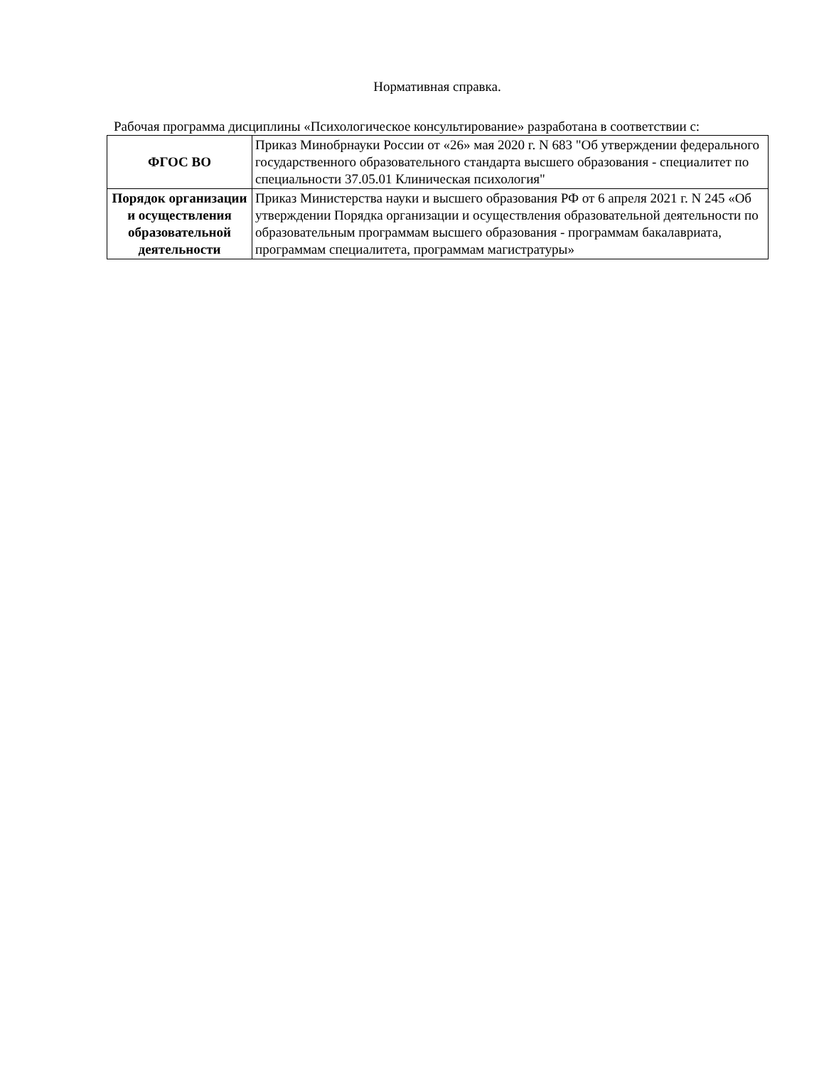Нормативная справка.
Рабочая программа дисциплины «Психологическое консультирование» разработана в соответствии с:
| ФГОС ВО | Приказ Минобрнауки России от «26» мая 2020 г. N 683 "Об утверждении федерального государственного образовательного стандарта высшего образования - специалитет по специальности 37.05.01 Клиническая психология" |
| Порядок организации и осуществления образовательной деятельности | Приказ Министерства науки и высшего образования РФ от 6 апреля 2021 г. N 245 «Об утверждении Порядка организации и осуществления образовательной деятельности по образовательным программам высшего образования - программам бакалавриата, программам специалитета, программам магистратуры» |